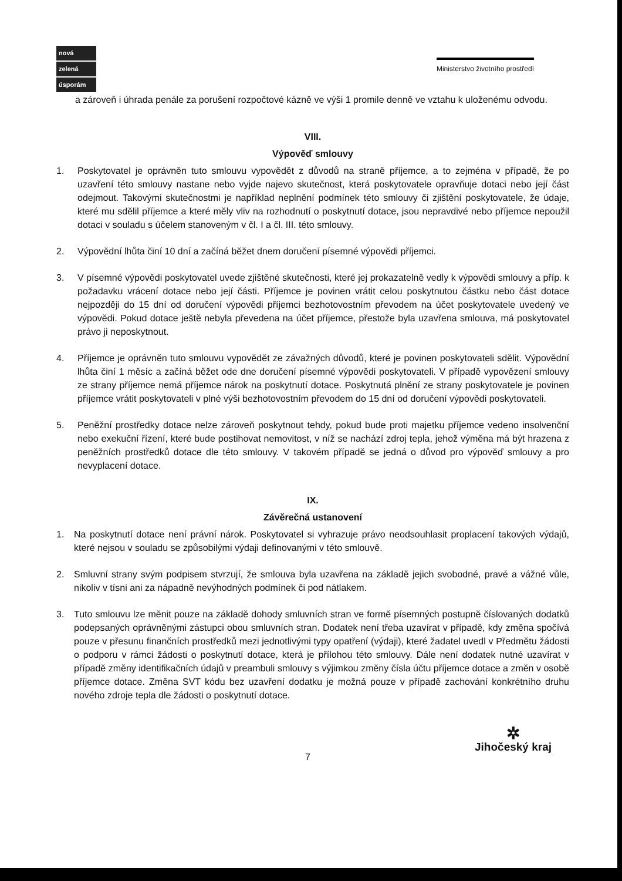nová
zelená
úsporám
Ministerstvo životního prostředí
a zároveň i úhrada penále za porušení rozpočtové kázně ve výši 1 promile denně ve vztahu k uloženému odvodu.
VIII.
Výpověď smlouvy
1. Poskytovatel je oprávněn tuto smlouvu vypovědět z důvodů na straně příjemce, a to zejména v případě, že po uzavření této smlouvy nastane nebo vyjde najevo skutečnost, která poskytovatele opravňuje dotaci nebo její část odejmout. Takovými skutečnostmi je například neplnění podmínek této smlouvy či zjištění poskytovatele, že údaje, které mu sdělil příjemce a které měly vliv na rozhodnutí o poskytnutí dotace, jsou nepravdivé nebo příjemce nepoužil dotaci v souladu s účelem stanoveným v čl. I a čl. III. této smlouvy.
2. Výpovědní lhůta činí 10 dní a začíná běžet dnem doručení písemné výpovědi příjemci.
3. V písemné výpovědi poskytovatel uvede zjištěné skutečnosti, které jej prokazatelně vedly k výpovědi smlouvy a příp. k požadavku vrácení dotace nebo její části. Příjemce je povinen vrátit celou poskytnutou částku nebo část dotace nejpozději do 15 dní od doručení výpovědi příjemci bezhotovostním převodem na účet poskytovatele uvedený ve výpovědi. Pokud dotace ještě nebyla převedena na účet příjemce, přestože byla uzavřena smlouva, má poskytovatel právo ji neposkytnout.
4. Příjemce je oprávněn tuto smlouvu vypovědět ze závažných důvodů, které je povinen poskytovateli sdělit. Výpovědní lhůta činí 1 měsíc a začíná běžet ode dne doručení písemné výpovědi poskytovateli. V případě vypovězení smlouvy ze strany příjemce nemá příjemce nárok na poskytnutí dotace. Poskytnutá plnění ze strany poskytovatele je povinen příjemce vrátit poskytovateli v plné výši bezhotovostním převodem do 15 dní od doručení výpovědi poskytovateli.
5. Peněžní prostředky dotace nelze zároveň poskytnout tehdy, pokud bude proti majetku příjemce vedeno insolvenční nebo exekuční řízení, které bude postihovat nemovitost, v níž se nachází zdroj tepla, jehož výměna má být hrazena z peněžních prostředků dotace dle této smlouvy. V takovém případě se jedná o důvod pro výpověď smlouvy a pro nevyplacení dotace.
IX.
Závěrečná ustanovení
1. Na poskytnutí dotace není právní nárok. Poskytovatel si vyhrazuje právo neodsouhlasit proplacení takových výdajů, které nejsou v souladu se způsobilými výdaji definovanými v této smlouvě.
2. Smluvní strany svým podpisem stvrzují, že smlouva byla uzavřena na základě jejich svobodné, pravé a vážné vůle, nikoliv v tísni ani za nápadně nevýhodných podmínek či pod nátlakem.
3. Tuto smlouvu lze měnit pouze na základě dohody smluvních stran ve formě písemných postupně číslovaných dodatků podepsaných oprávněnými zástupci obou smluvních stran. Dodatek není třeba uzavírat v případě, kdy změna spočívá pouze v přesunu finančních prostředků mezi jednotlivými typy opatření (výdaji), které žadatel uvedl v Předmětu žádosti o podporu v rámci žádosti o poskytnutí dotace, která je přílohou této smlouvy. Dále není dodatek nutné uzavírat v případě změny identifikačních údajů v preambuli smlouvy s výjimkou změny čísla účtu příjemce dotace a změn v osobě příjemce dotace. Změna SVT kódu bez uzavření dodatku je možná pouze v případě zachování konkrétního druhu nového zdroje tepla dle žádosti o poskytnutí dotace.
7
✲
Jihočeský kraj